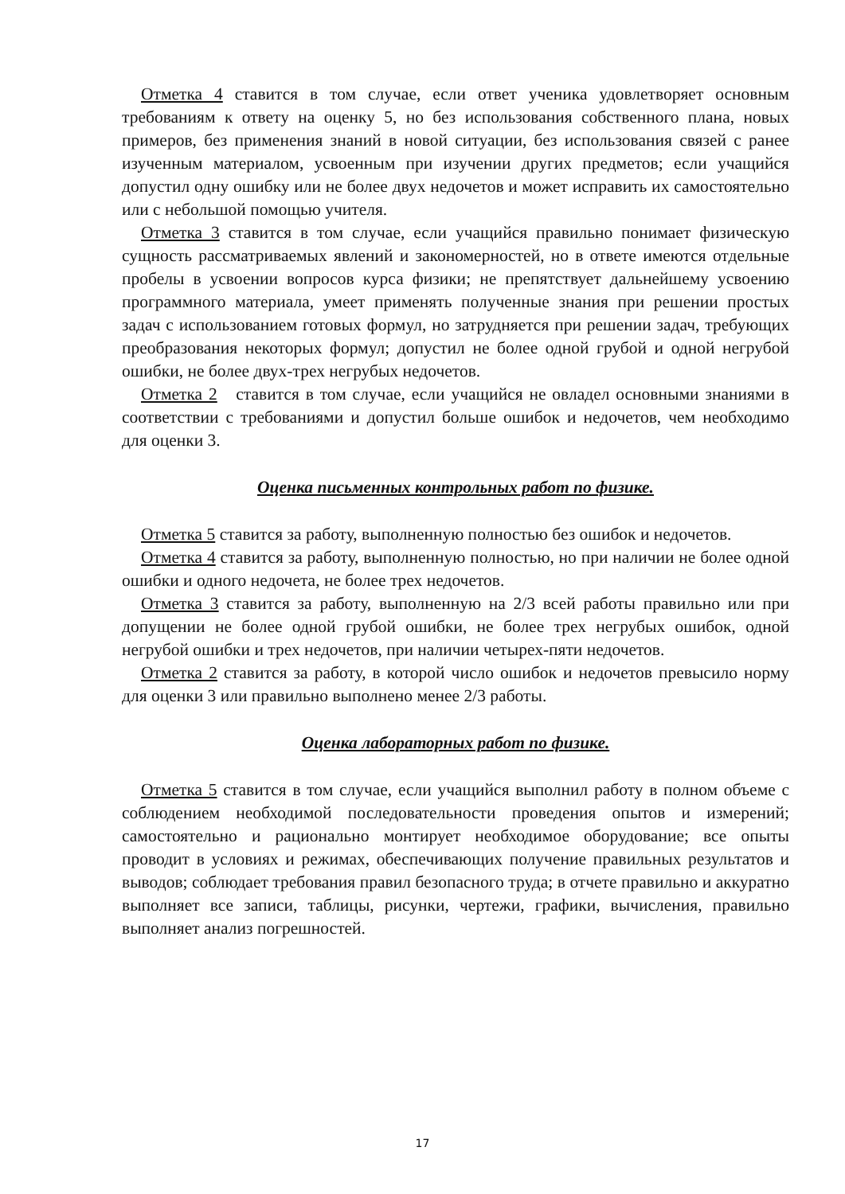Отметка 4 ставится в том случае, если ответ ученика удовлетворяет основным требованиям к ответу на оценку 5, но без использования собственного плана, новых примеров, без применения знаний в новой ситуации, без использования связей с ранее изученным материалом, усвоенным при изучении других предметов; если учащийся допустил одну ошибку или не более двух недочетов и может исправить их самостоятельно или с небольшой помощью учителя.
Отметка 3 ставится в том случае, если учащийся правильно понимает физическую сущность рассматриваемых явлений и закономерностей, но в ответе имеются отдельные пробелы в усвоении вопросов курса физики; не препятствует дальнейшему усвоению программного материала, умеет применять полученные знания при решении простых задач с использованием готовых формул, но затрудняется при решении задач, требующих преобразования некоторых формул; допустил не более одной грубой и одной негрубой ошибки, не более двух-трех негрубых недочетов.
Отметка 2 ставится в том случае, если учащийся не овладел основными знаниями в соответствии с требованиями и допустил больше ошибок и недочетов, чем необходимо для оценки 3.
Оценка письменных контрольных работ по физике.
Отметка 5 ставится за работу, выполненную полностью без ошибок и недочетов.
Отметка 4 ставится за работу, выполненную полностью, но при наличии не более одной ошибки и одного недочета, не более трех недочетов.
Отметка 3 ставится за работу, выполненную на 2/3 всей работы правильно или при допущении не более одной грубой ошибки, не более трех негрубых ошибок, одной негрубой ошибки и трех недочетов, при наличии четырех-пяти недочетов.
Отметка 2 ставится за работу, в которой число ошибок и недочетов превысило норму для оценки 3 или правильно выполнено менее 2/3 работы.
Оценка лабораторных работ по физике.
Отметка 5 ставится в том случае, если учащийся выполнил работу в полном объеме с соблюдением необходимой последовательности проведения опытов и измерений; самостоятельно и рационально монтирует необходимое оборудование; все опыты проводит в условиях и режимах, обеспечивающих получение правильных результатов и выводов; соблюдает требования правил безопасного труда; в отчете правильно и аккуратно выполняет все записи, таблицы, рисунки, чертежи, графики, вычисления, правильно выполняет анализ погрешностей.
17